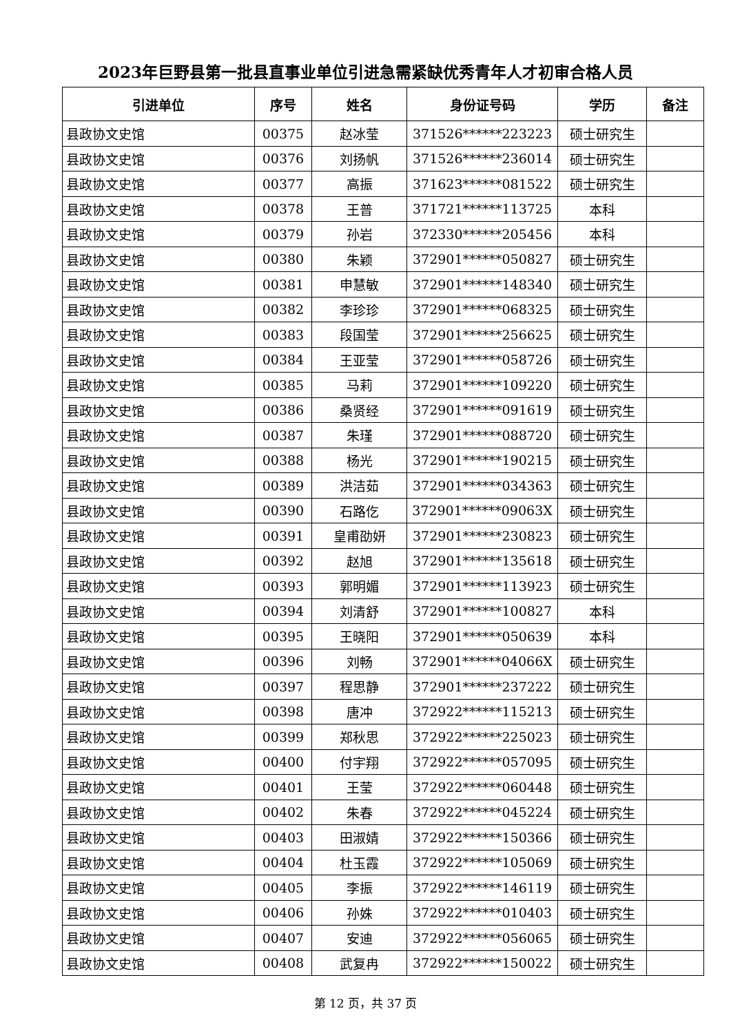2023年巨野县第一批县直事业单位引进急需紧缺优秀青年人才初审合格人员
| 引进单位 | 序号 | 姓名 | 身份证号码 | 学历 | 备注 |
| --- | --- | --- | --- | --- | --- |
| 县政协文史馆 | 00375 | 赵冰莹 | 371526******223223 | 硕士研究生 | |
| 县政协文史馆 | 00376 | 刘扬帆 | 371526******236014 | 硕士研究生 | |
| 县政协文史馆 | 00377 | 高振 | 371623******081522 | 硕士研究生 | |
| 县政协文史馆 | 00378 | 王普 | 371721******113725 | 本科 | |
| 县政协文史馆 | 00379 | 孙岩 | 372330******205456 | 本科 | |
| 县政协文史馆 | 00380 | 朱颖 | 372901******050827 | 硕士研究生 | |
| 县政协文史馆 | 00381 | 申慧敏 | 372901******148340 | 硕士研究生 | |
| 县政协文史馆 | 00382 | 李珍珍 | 372901******068325 | 硕士研究生 | |
| 县政协文史馆 | 00383 | 段国莹 | 372901******256625 | 硕士研究生 | |
| 县政协文史馆 | 00384 | 王亚莹 | 372901******058726 | 硕士研究生 | |
| 县政协文史馆 | 00385 | 马莉 | 372901******109220 | 硕士研究生 | |
| 县政协文史馆 | 00386 | 桑贤经 | 372901******091619 | 硕士研究生 | |
| 县政协文史馆 | 00387 | 朱瑾 | 372901******088720 | 硕士研究生 | |
| 县政协文史馆 | 00388 | 杨光 | 372901******190215 | 硕士研究生 | |
| 县政协文史馆 | 00389 | 洪洁茹 | 372901******034363 | 硕士研究生 | |
| 县政协文史馆 | 00390 | 石路仡 | 372901******09063X | 硕士研究生 | |
| 县政协文史馆 | 00391 | 皇甫劭妍 | 372901******230823 | 硕士研究生 | |
| 县政协文史馆 | 00392 | 赵旭 | 372901******135618 | 硕士研究生 | |
| 县政协文史馆 | 00393 | 郭明媚 | 372901******113923 | 硕士研究生 | |
| 县政协文史馆 | 00394 | 刘清舒 | 372901******100827 | 本科 | |
| 县政协文史馆 | 00395 | 王晓阳 | 372901******050639 | 本科 | |
| 县政协文史馆 | 00396 | 刘畅 | 372901******04066X | 硕士研究生 | |
| 县政协文史馆 | 00397 | 程思静 | 372901******237222 | 硕士研究生 | |
| 县政协文史馆 | 00398 | 唐冲 | 372922******115213 | 硕士研究生 | |
| 县政协文史馆 | 00399 | 郑秋思 | 372922******225023 | 硕士研究生 | |
| 县政协文史馆 | 00400 | 付宇翔 | 372922******057095 | 硕士研究生 | |
| 县政协文史馆 | 00401 | 王莹 | 372922******060448 | 硕士研究生 | |
| 县政协文史馆 | 00402 | 朱春 | 372922******045224 | 硕士研究生 | |
| 县政协文史馆 | 00403 | 田淑婧 | 372922******150366 | 硕士研究生 | |
| 县政协文史馆 | 00404 | 杜玉霞 | 372922******105069 | 硕士研究生 | |
| 县政协文史馆 | 00405 | 李振 | 372922******146119 | 硕士研究生 | |
| 县政协文史馆 | 00406 | 孙姝 | 372922******010403 | 硕士研究生 | |
| 县政协文史馆 | 00407 | 安迪 | 372922******056065 | 硕士研究生 | |
| 县政协文史馆 | 00408 | 武复冉 | 372922******150022 | 硕士研究生 | |
第 12 页，共 37 页